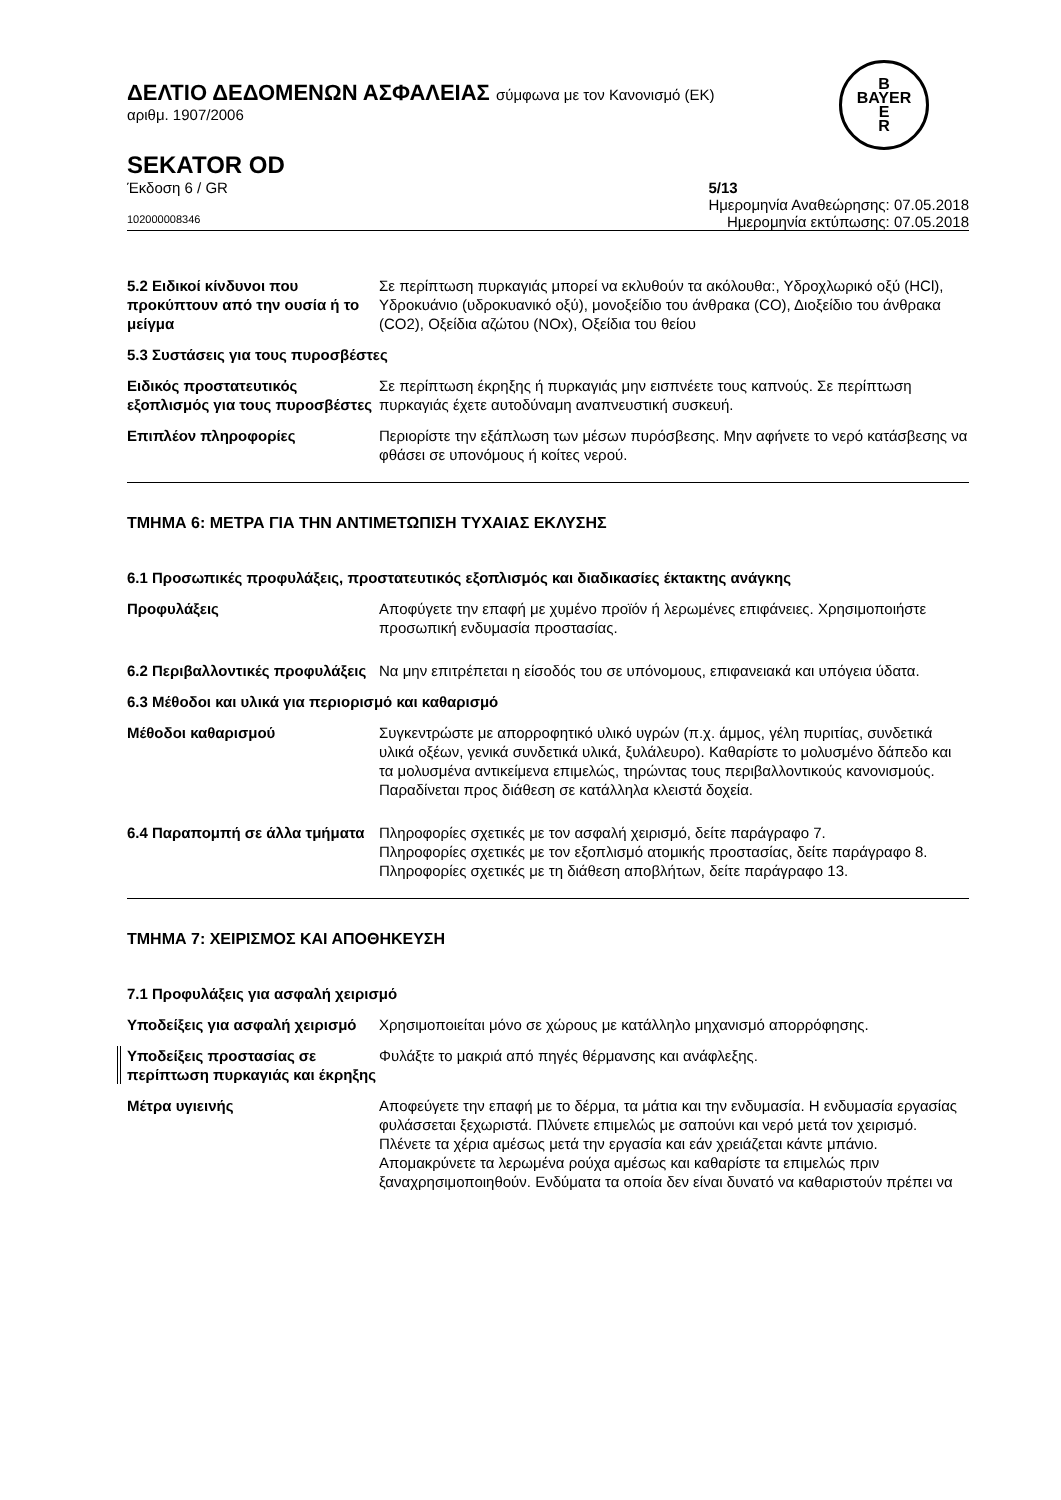B
BAYER
E
R
ΔΕΛΤΙΟ ΔΕΔΟΜΕΝΩΝ ΑΣΦΑΛΕΙΑΣ σύμφωνα με τον Κανονισμό (ΕΚ)
αριθμ. 1907/2006
SEKATOR OD
Έκδοση 6 / GR 5/13
Ημερομηνία Αναθεώρησης: 07.05.2018
102000008346 Ημερομηνία εκτύπωσης: 07.05.2018
5.2 Ειδικοί κίνδυνοι που προκύπτουν από την ουσία ή το μείγμα
Σε περίπτωση πυρκαγιάς μπορεί να εκλυθούν τα ακόλουθα:, Υδροχλωρικό οξύ (HCl), Υδροκυάνιο (υδροκυανικό οξύ), μονοξείδιο του άνθρακα (CO), Διοξείδιο του άνθρακα (CO2), Οξείδια αζώτου (NOx), Οξείδια του θείου
5.3 Συστάσεις για τους πυροσβέστες
Ειδικός προστατευτικός εξοπλισμός για τους πυροσβέστες
Σε περίπτωση έκρηξης ή πυρκαγιάς μην εισπνέετε τους καπνούς. Σε περίπτωση πυρκαγιάς έχετε αυτοδύναμη αναπνευστική συσκευή.
Επιπλέον πληροφορίες Περιορίστε την εξάπλωση των μέσων πυρόσβεσης. Μην αφήνετε το νερό κατάσβεσης να φθάσει σε υπονόμους ή κοίτες νερού.
ΤΜΗΜΑ 6: ΜΕΤΡΑ ΓΙΑ ΤΗΝ ΑΝΤΙΜΕΤΩΠΙΣΗ ΤΥΧΑΙΑΣ ΕΚΛΥΣΗΣ
6.1 Προσωπικές προφυλάξεις, προστατευτικός εξοπλισμός και διαδικασίες έκτακτης ανάγκης
Προφυλάξεις Αποφύγετε την επαφή με χυμένο προϊόν ή λερωμένες επιφάνειες. Χρησιμοποιήστε προσωπική ενδυμασία προστασίας.
6.2 Περιβαλλοντικές προφυλάξεις
Να μην επιτρέπεται η είσοδός του σε υπόνομους, επιφανειακά και υπόγεια ύδατα.
6.3 Μέθοδοι και υλικά για περιορισμό και καθαρισμό
Μέθοδοι καθαρισμού Συγκεντρώστε με απορροφητικό υλικό υγρών (π.χ. άμμος, γέλη πυριτίας, συνδετικά υλικά οξέων, γενικά συνδετικά υλικά, ξυλάλευρο). Καθαρίστε το μολυσμένο δάπεδο και τα μολυσμένα αντικείμενα επιμελώς, τηρώντας τους περιβαλλοντικούς κανονισμούς. Παραδίνεται προς διάθεση σε κατάλληλα κλειστά δοχεία.
6.4 Παραπομπή σε άλλα τμήματα
Πληροφορίες σχετικές με τον ασφαλή χειρισμό, δείτε παράγραφο 7.
Πληροφορίες σχετικές με τον εξοπλισμό ατομικής προστασίας, δείτε παράγραφο 8.
Πληροφορίες σχετικές με τη διάθεση αποβλήτων, δείτε παράγραφο 13.
ΤΜΗΜΑ 7: ΧΕΙΡΙΣΜΟΣ ΚΑΙ ΑΠΟΘΗΚΕΥΣΗ
7.1 Προφυλάξεις για ασφαλή χειρισμό
Υποδείξεις για ασφαλή χειρισμό
Χρησιμοποιείται μόνο σε χώρους με κατάλληλο μηχανισμό απορρόφησης.
Υποδείξεις προστασίας σε περίπτωση πυρκαγιάς και έκρηξης
Φυλάξτε το μακριά από πηγές θέρμανσης και ανάφλεξης.
Μέτρα υγιεινής Αποφεύγετε την επαφή με το δέρμα, τα μάτια και την ενδυμασία. Η ενδυμασία εργασίας φυλάσσεται ξεχωριστά. Πλύνετε επιμελώς με σαπούνι και νερό μετά τον χειρισμό. Πλένετε τα χέρια αμέσως μετά την εργασία και εάν χρειάζεται κάντε μπάνιο. Απομακρύνετε τα λερωμένα ρούχα αμέσως και καθαρίστε τα επιμελώς πριν ξαναχρησιμοποιηθούν. Ενδύματα τα οποία δεν είναι δυνατό να καθαριστούν πρέπει να